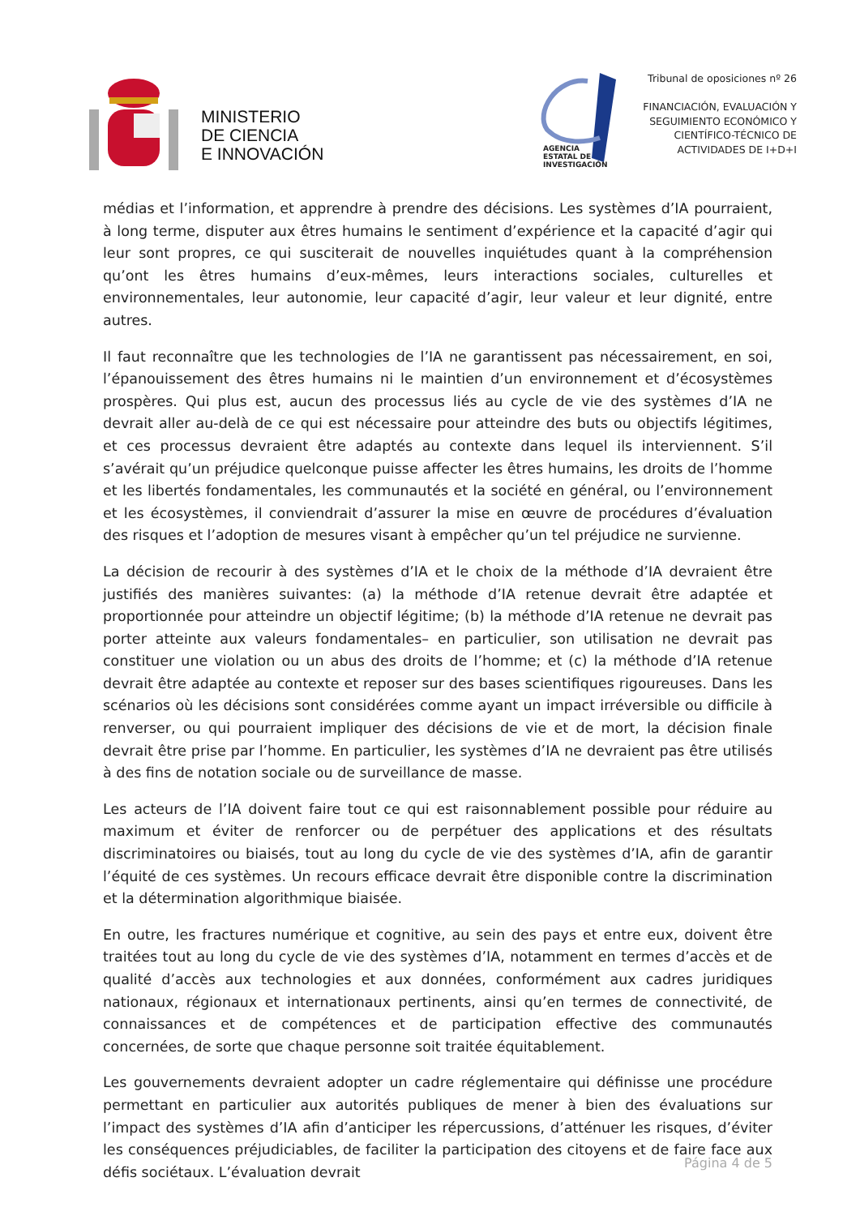MINISTERIO
DE CIENCIA
E INNOVACIÓN
AGENCIA
ESTATAL DE
INVESTIGACIÓN
Tribunal de oposiciones nº 26
FINANCIACIÓN, EVALUACIÓN Y
SEGUIMIENTO ECONÓMICO Y
CIENTÍFICO-TÉCNICO DE
ACTIVIDADES DE I+D+I
médias et l’information, et apprendre à prendre des décisions. Les systèmes d’IA pourraient, à long terme, disputer aux êtres humains le sentiment d’expérience et la capacité d’agir qui leur sont propres, ce qui susciterait de nouvelles inquiétudes quant à la compréhension qu’ont les êtres humains d’eux-mêmes, leurs interactions sociales, culturelles et environnementales, leur autonomie, leur capacité d’agir, leur valeur et leur dignité, entre autres.
Il faut reconnaître que les technologies de l’IA ne garantissent pas nécessairement, en soi, l’épanouissement des êtres humains ni le maintien d’un environnement et d’écosystèmes prospères. Qui plus est, aucun des processus liés au cycle de vie des systèmes d’IA ne devrait aller au-delà de ce qui est nécessaire pour atteindre des buts ou objectifs légitimes, et ces processus devraient être adaptés au contexte dans lequel ils interviennent. S’il s’avérait qu’un préjudice quelconque puisse affecter les êtres humains, les droits de l’homme et les libertés fondamentales, les communautés et la société en général, ou l’environnement et les écosystèmes, il conviendrait d’assurer la mise en œuvre de procédures d’évaluation des risques et l’adoption de mesures visant à empêcher qu’un tel préjudice ne survienne.
La décision de recourir à des systèmes d’IA et le choix de la méthode d’IA devraient être justifiés des manières suivantes: (a) la méthode d’IA retenue devrait être adaptée et proportionnée pour atteindre un objectif légitime; (b) la méthode d’IA retenue ne devrait pas porter atteinte aux valeurs fondamentales– en particulier, son utilisation ne devrait pas constituer une violation ou un abus des droits de l’homme; et (c) la méthode d’IA retenue devrait être adaptée au contexte et reposer sur des bases scientifiques rigoureuses. Dans les scénarios où les décisions sont considérées comme ayant un impact irréversible ou difficile à renverser, ou qui pourraient impliquer des décisions de vie et de mort, la décision finale devrait être prise par l’homme. En particulier, les systèmes d’IA ne devraient pas être utilisés à des fins de notation sociale ou de surveillance de masse.
Les acteurs de l’IA doivent faire tout ce qui est raisonnablement possible pour réduire au maximum et éviter de renforcer ou de perpétuer des applications et des résultats discriminatoires ou biaisés, tout au long du cycle de vie des systèmes d’IA, afin de garantir l’équité de ces systèmes. Un recours efficace devrait être disponible contre la discrimination et la détermination algorithmique biaisée.
En outre, les fractures numérique et cognitive, au sein des pays et entre eux, doivent être traitées tout au long du cycle de vie des systèmes d’IA, notamment en termes d’accès et de qualité d’accès aux technologies et aux données, conformément aux cadres juridiques nationaux, régionaux et internationaux pertinents, ainsi qu’en termes de connectivité, de connaissances et de compétences et de participation effective des communautés concernées, de sorte que chaque personne soit traitée équitablement.
Les gouvernements devraient adopter un cadre réglementaire qui définisse une procédure permettant en particulier aux autorités publiques de mener à bien des évaluations sur l’impact des systèmes d’IA afin d’anticiper les répercussions, d’atténuer les risques, d’éviter les conséquences préjudiciables, de faciliter la participation des citoyens et de faire face aux défis sociétaux. L’évaluation devrait
Página 4 de 5